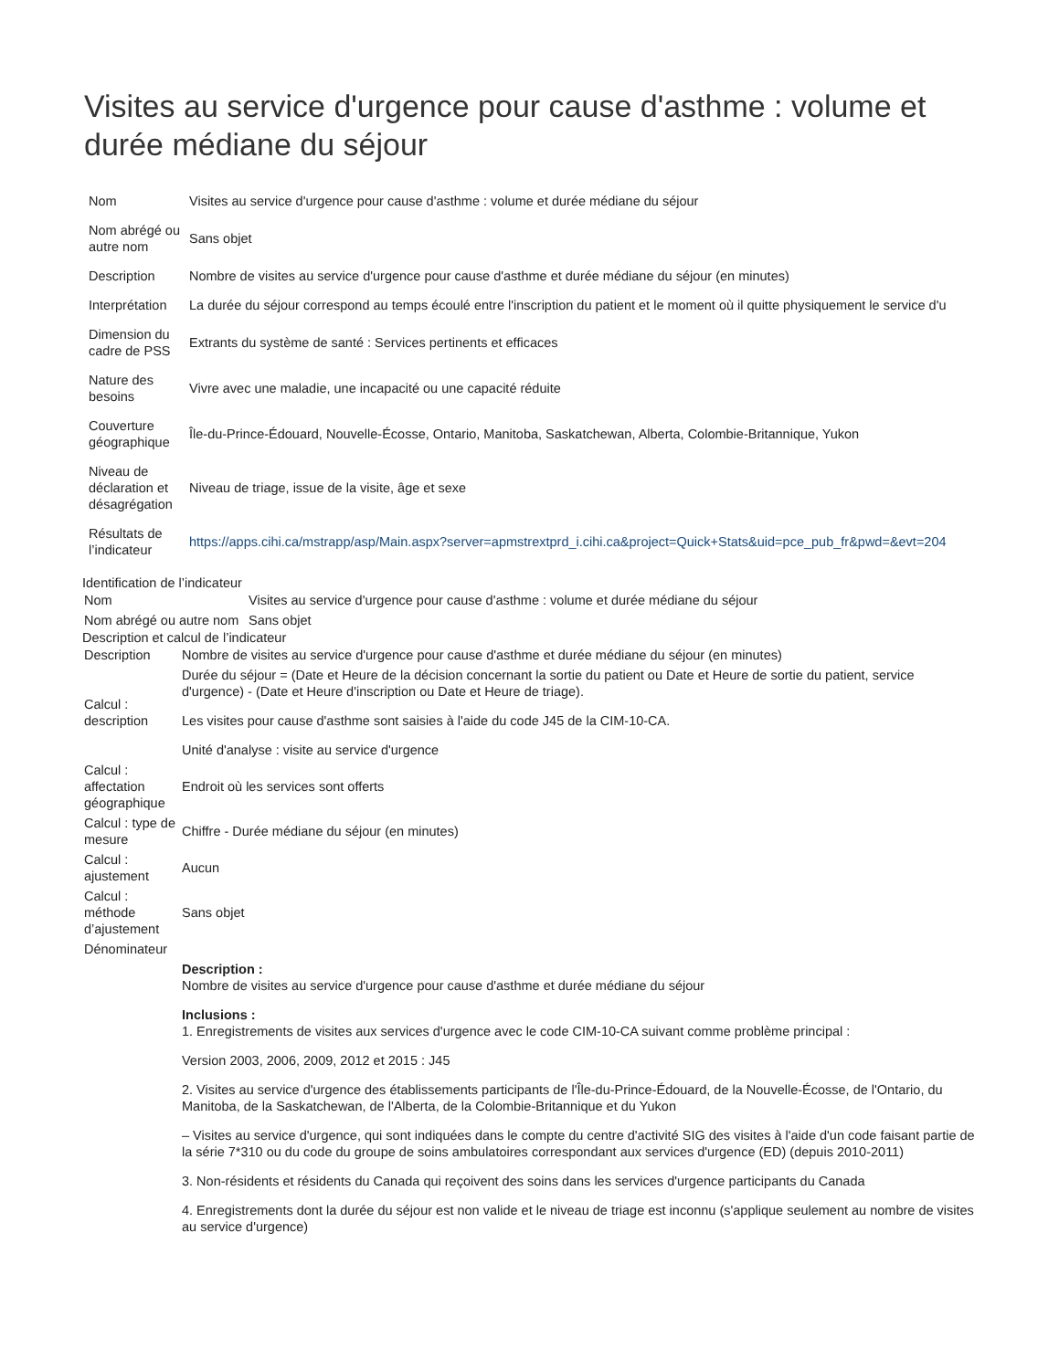Visites au service d'urgence pour cause d'asthme : volume et durée médiane du séjour
| Nom | Visites au service d'urgence pour cause d'asthme : volume et durée médiane du séjour |
| Nom abrégé ou autre nom | Sans objet |
| Description | Nombre de visites au service d'urgence pour cause d'asthme et durée médiane du séjour (en minutes) |
| Interprétation | La durée du séjour correspond au temps écoulé entre l'inscription du patient et le moment où il quitte physiquement le service d'u |
| Dimension du cadre de PSS | Extrants du système de santé : Services pertinents et efficaces |
| Nature des besoins | Vivre avec une maladie, une incapacité ou une capacité réduite |
| Couverture géographique | Île-du-Prince-Édouard, Nouvelle-Écosse, Ontario, Manitoba, Saskatchewan, Alberta, Colombie-Britannique, Yukon |
| Niveau de déclaration et désagrégation | Niveau de triage, issue de la visite, âge et sexe |
| Résultats de l’indicateur | https://apps.cihi.ca/mstrapp/asp/Main.aspx?server=apmstrextprd_i.cihi.ca&project=Quick+Stats&uid=pce_pub_fr&pwd=&evt=204 |
Identification de l’indicateur
| Nom | Visites au service d'urgence pour cause d'asthme : volume et durée médiane du séjour |
| Nom abrégé ou autre nom | Sans objet |
Description et calcul de l’indicateur
| Description | Nombre de visites au service d'urgence pour cause d'asthme et durée médiane du séjour (en minutes) |
| Calcul : description | Durée du séjour = (Date et Heure de la décision concernant la sortie du patient ou Date et Heure de sortie du patient, service d'urgence) - (Date et Heure d'inscription ou Date et Heure de triage). Les visites pour cause d'asthme sont saisies à l'aide du code J45 de la CIM-10-CA. Unité d'analyse : visite au service d'urgence |
| Calcul : affectation géographique | Endroit où les services sont offerts |
| Calcul : type de mesure | Chiffre - Durée médiane du séjour (en minutes) |
| Calcul : ajustement | Aucun |
| Calcul : méthode d’ajustement | Sans objet |
| Dénominateur | |
| | Description : Nombre de visites au service d'urgence pour cause d'asthme et durée médiane du séjour Inclusions : 1. Enregistrements de visites aux services d'urgence avec le code CIM-10-CA suivant comme problème principal : Version 2003, 2006, 2009, 2012 et 2015 : J45 2. Visites au service d'urgence des établissements participants de l'Île-du-Prince-Édouard, de la Nouvelle-Écosse, de l'Ontario, du Manitoba, de la Saskatchewan, de l'Alberta, de la Colombie-Britannique et du Yukon – Visites au service d'urgence, qui sont indiquées dans le compte du centre d'activité SIG des visites à l'aide d'un code faisant partie de la série 7*310 ou du code du groupe de soins ambulatoires correspondant aux services d'urgence (ED) (depuis 2010-2011) 3. Non-résidents et résidents du Canada qui reçoivent des soins dans les services d'urgence participants du Canada 4. Enregistrements dont la durée du séjour est non valide et le niveau de triage est inconnu (s'applique seulement au nombre de visites au service d'urgence) |